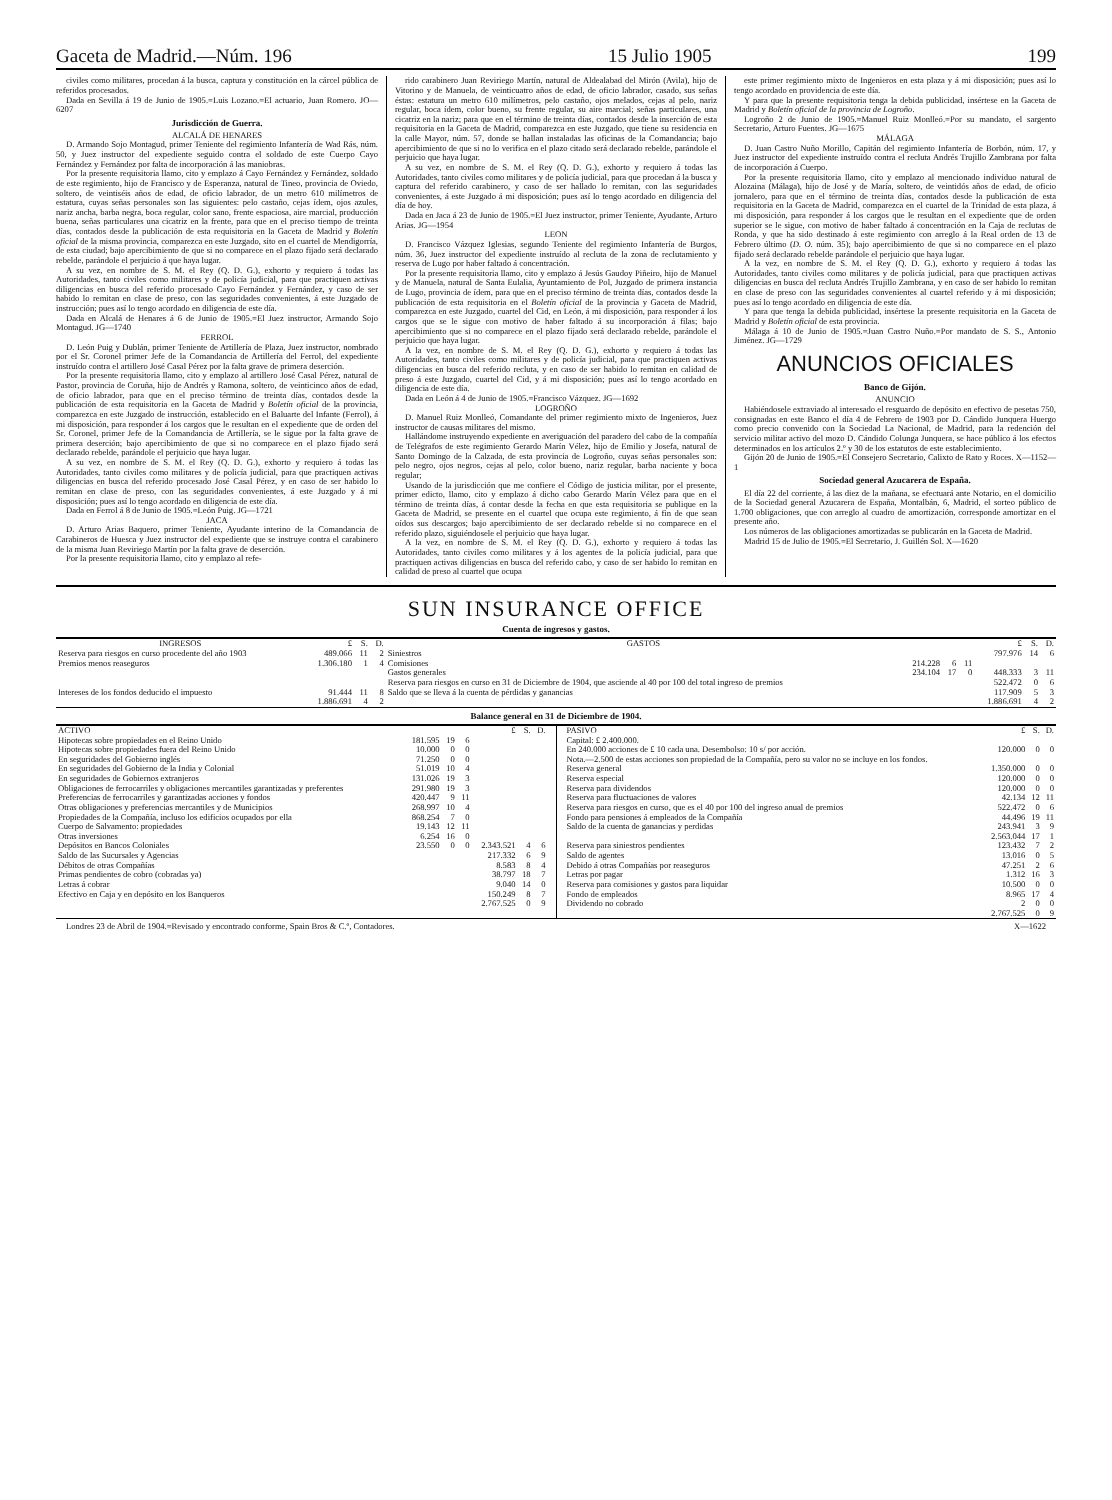Gaceta de Madrid.—Núm. 196 15 Julio 1905 199
civiles como militares, procedan á la busca, captura y constitución en la cárcel pública de referidos procesados.
Dada en Sevilla á 19 de Junio de 1905.=Luis Lozano.=El actuario, Juan Romero. JO—6207
Jurisdicción de Guerra.
ALCALÁ DE HENARES
D. Armando Sojo Montagud, primer Teniente del regimiento Infantería de Wad Rás, núm. 50, y Juez instructor del expediente seguido contra el soldado de este Cuerpo Cayo Fernández y Fernández por falta de incorporación á las maniobras.
Por la presente requisitoria llamo, cito y emplazo á Cayo Fernández y Fernández, soldado de este regimiento, hijo de Francisco y de Esperanza, natural de Tineo, provincia de Oviedo, soltero, de veintiséis años de edad, de oficio labrador, de un metro 610 milímetros de estatura, cuyas señas personales son las siguientes: pelo castaño, cejas ídem, ojos azules, nariz ancha, barba negra, boca regular, color sano, frente espaciosa, aire marcial, producción buena, señas particulares una cicatriz en la frente, para que en el preciso tiempo de treinta días, contados desde la publicación de esta requisitoria en la Gaceta de Madrid y Boletín oficial de la misma provincia, comparezca en este Juzgado, sito en el cuartel de Mendigorría, de esta ciudad; bajo apercibimiento de que si no comparece en el plazo fijado será declarado rebelde, parándole el perjuicio á que haya lugar.
A su vez, en nombre de S. M. el Rey (Q. D. G.), exhorto y requiero á todas las Autoridades, tanto civiles como militares y de policía judicial, para que practiquen activas diligencias en busca del referido procesado Cayo Fernández y Fernández, y caso de ser habido lo remitan en clase de preso, con las seguridades convenientes, á este Juzgado de instrucción; pues así lo tengo acordado en diligencia de este día.
Dada en Alcalá de Henares á 6 de Junio de 1905.=El Juez instructor, Armando Sojo Montagud. JG—1740
FERROL
D. León Puig y Dublán, primer Teniente de Artillería de Plaza, Juez instructor, nombrado por el Sr. Coronel primer Jefe de la Comandancia de Artillería del Ferrol, del expediente instruído contra el artillero José Casal Pérez por la falta grave de primera deserción.
Por la presente requisitoria llamo, cito y emplazo al artillero José Casal Pérez, natural de Pastor, provincia de Coruña, hijo de Andrés y Ramona, soltero, de veinticinco años de edad, de oficio labrador, para que en el preciso término de treinta días, contados desde la publicación de esta requisitoria en la Gaceta de Madrid y Boletín oficial de la provincia, comparezca en este Juzgado de instrucción, establecido en el Baluarte del Infante (Ferrol), á mi disposición, para responder á los cargos que le resultan en el expediente que de orden del Sr. Coronel, primer Jefe de la Comandancia de Artillería, se le sigue por la falta grave de primera deserción; bajo apercibimiento de que si no comparece en el plazo fijado será declarado rebelde, parándole el perjuicio que haya lugar.
A su vez, en nombre de S. M. el Rey (Q. D. G.), exhorto y requiero á todas las Autoridades, tanto civiles como militares y de policía judicial, para que practiquen activas diligencias en busca del referido procesado José Casal Pérez, y en caso de ser habido lo remitan en clase de preso, con las seguridades convenientes, á este Juzgado y á mi disposición; pues así lo tengo acordado en diligencia de este día.
Dada en Ferrol á 8 de Junio de 1905.=León Puig. JG—1721
JACA
D. Arturo Arias Baquero, primer Teniente, Ayudante interino de la Comandancia de Carabineros de Huesca y Juez instructor del expediente que se instruye contra el carabinero de la misma Juan Reviriego Martín por la falta grave de deserción.
Por la presente requisitoria llamo, cito y emplazo al refe-
rido carabinero Juan Reviriego Martín, natural de Aldealabad del Mirón (Avila), hijo de Vitorino y de Manuela, de veinticuatro años de edad, de oficio labrador, casado, sus señas éstas: estatura un metro 610 milímetros, pelo castaño, ojos melados, cejas al pelo, nariz regular, boca ídem, color bueno, su frente regular, su aire marcial; señas particulares, una cicatriz en la nariz; para que en el término de treinta días, contados desde la inserción de esta requisitoria en la Gaceta de Madrid, comparezca en este Juzgado, que tiene su residencia en la calle Mayor, núm. 57, donde se hallan instaladas las oficinas de la Comandancia; bajo apercibimiento de que si no lo verifica en el plazo citado será declarado rebelde, parándole el perjuicio que haya lugar.
A su vez, en nombre de S. M. el Rey (Q. D. G.), exhorto y requiero á todas las Autoridades, tanto civiles como militares y de policía judicial, para que procedan á la busca y captura del referido carabinero, y caso de ser hallado lo remitan, con las seguridades convenientes, á este Juzgado á mi disposición; pues así lo tengo acordado en diligencia del día de hoy.
Dada en Jaca á 23 de Junio de 1905.=El Juez instructor, primer Teniente, Ayudante, Arturo Arias. JG—1954
LEON
D. Francisco Vázquez Iglesias, segundo Teniente del regimiento Infantería de Burgos, núm. 36, Juez instructor del expediente instruído al recluta de la zona de reclutamiento y reserva de Lugo por haber faltado á concentración.
Por la presente requisitoria llamo, cito y emplazo á Jesús Gaudoy Piñeiro, hijo de Manuel y de Manuela, natural de Santa Eulalia, Ayuntamiento de Pol, Juzgado de primera instancia de Lugo, provincia de ídem, para que en el preciso término de treinta días, contados desde la publicación de esta requisitoria en el Boletín oficial de la provincia y Gaceta de Madrid, comparezca en este Juzgado, cuartel del Cid, en León, á mi disposición, para responder á los cargos que se le sigue con motivo de haber faltado á su incorporación á filas; bajo apercibimiento que si no comparece en el plazo fijado será declarado rebelde, parándole el perjuicio que haya lugar.
A la vez, en nombre de S. M. el Rey (Q. D. G.), exhorto y requiero á todas las Autoridades, tanto civiles como militares y de policía judicial, para que practiquen activas diligencias en busca del referido recluta, y en caso de ser habido lo remitan en calidad de preso á este Juzgado, cuartel del Cid, y á mi disposición; pues así lo tengo acordado en diligencia de este día.
Dada en León á 4 de Junio de 1905.=Francisco Vázquez. JG—1692
LOGROÑO
D. Manuel Ruiz Monlleó, Comandante del primer regimiento mixto de Ingenieros, Juez instructor de causas militares del mismo.
Hallándome instruyendo expediente en averiguación del paradero del cabo de la compañía de Telégrafos de este regimiento Gerardo Marín Vélez, hijo de Emilio y Josefa, natural de Santo Domingo de la Calzada, de esta provincia de Logroño, cuyas señas personales son: pelo negro, ojos negros, cejas al pelo, color bueno, nariz regular, barba naciente y boca regular;
Usando de la jurisdicción que me confiere el Código de justicia militar, por el presente, primer edicto, llamo, cito y emplazo á dicho cabo Gerardo Marín Vélez para que en el término de treinta días, á contar desde la fecha en que esta requisitoria se publique en la Gaceta de Madrid, se presente en el cuartel que ocupa este regimiento, á fin de que sean oídos sus descargos; bajo apercibimiento de ser declarado rebelde si no comparece en el referido plazo, siguiéndosele el perjuicio que haya lugar.
A la vez, en nombre de S. M. el Rey (Q. D. G.), exhorto y requiero á todas las Autoridades, tanto civiles como militares y á los agentes de la policía judicial, para que practiquen activas diligencias en busca del referido cabo, y caso de ser habido lo remitan en calidad de preso al cuartel que ocupa
este primer regimiento mixto de Ingenieros en esta plaza y á mi disposición; pues así lo tengo acordado en providencia de este día.
Y para que la presente requisitoria tenga la debida publicidad, insértese en la Gaceta de Madrid y Boletín oficial de la provincia de Logroño.
Logroño 2 de Junio de 1905.=Manuel Ruiz Monlleó.=Por su mandato, el sargento Secretario, Arturo Fuentes. JG—1675
MÁLAGA
D. Juan Castro Nuño Morillo, Capitán del regimiento Infantería de Borbón, núm. 17, y Juez instructor del expediente instruído contra el recluta Andrés Trujillo Zambrana por falta de incorporación á Cuerpo.
Por la presente requisitoria llamo, cito y emplazo al mencionado individuo natural de Alozaina (Málaga), hijo de José y de María, soltero, de veintidós años de edad, de oficio jornalero, para que en el término de treinta días, contados desde la publicación de esta requisitoria en la Gaceta de Madrid, comparezca en el cuartel de la Trinidad de esta plaza, á mi disposición, para responder á los cargos que le resultan en el expediente que de orden superior se le sigue, con motivo de haber faltado á concentración en la Caja de reclutas de Ronda, y que ha sido destinado á este regimiento con arreglo á la Real orden de 13 de Febrero último (D. O. núm. 35); bajo apercibimiento de que si no comparece en el plazo fijado será declarado rebelde parándole el perjuicio que haya lugar.
A la vez, en nombre de S. M. el Rey (Q. D. G.), exhorto y requiero á todas las Autoridades, tanto civiles como militares y de policía judicial, para que practiquen activas diligencias en busca del recluta Andrés Trujillo Zambrana, y en caso de ser habido lo remitan en clase de preso con las seguridades convenientes al cuartel referido y á mi disposición; pues así lo tengo acordado en diligencia de este día.
Y para que tenga la debida publicidad, insértese la presente requisitoria en la Gaceta de Madrid y Boletín oficial de esta provincia.
Málaga á 10 de Junio de 1905.=Juan Castro Nuño.=Por mandato de S. S., Antonio Jiménez. JG—1729
ANUNCIOS OFICIALES
Banco de Gijón.
ANUNCIO
Habiéndosele extraviado al interesado el resguardo de depósito en efectivo de pesetas 750, consignadas en este Banco el día 4 de Febrero de 1903 por D. Cándido Junquera Huergo como precio convenido con la Sociedad La Nacional, de Madrid, para la redención del servicio militar activo del mozo D. Cándido Colunga Junquera, se hace público á los efectos determinados en los artículos 2.º y 30 de los estatutos de este establecimiento.
Gijón 20 de Junio de 1905.=El Consejero Secretario, Calixto de Rato y Roces. X—1152—1
Sociedad general Azucarera de España.
El día 22 del corriente, á las diez de la mañana, se efectuará ante Notario, en el domicilio de la Sociedad general Azucarera de España, Montalbán, 6, Madrid, el sorteo público de 1.700 obligaciones, que con arreglo al cuadro de amortización, corresponde amortizar en el presente año.
Los números de las obligaciones amortizadas se publicarán en la Gaceta de Madrid.
Madrid 15 de Julio de 1905.=El Secretario, J. Guillén Sol. X—1620
SUN INSURANCE OFFICE
Cuenta de ingresos y gastos.
| INGRESOS | £ | S. | D. | GASTOS | | | | £ | S. | D. |
| --- | --- | --- | --- | --- | --- | --- | --- | --- | --- | --- |
| Reserva para riesgos en curso procedente del año 1903 | 489.066 | 11 | 2 | Siniestros | | | | 797.976 | 14 | 6 |
| Premios menos reaseguros | 1.306.180 | 1 | 4 | Comisiones | 214.228 | 6 | 11 | | | |
| | | | | Gastos generales | 234.104 | 17 | 0 | 448.333 | 3 | 11 |
| | | | | Reserva para riesgos en curso en 31 de Diciembre de 1904, que asciende al 40 por 100 del total ingreso de premios | | | | 522.472 | 0 | 6 |
| Intereses de los fondos deducido el impuesto | 91.444 | 11 | 8 | Saldo que se lleva á la cuenta de pérdidas y ganancias | | | | 117.909 | 5 | 3 |
| | 1.886.691 | 4 | 2 | | | | | 1.886.691 | 4 | 2 |
Balance general en 31 de Diciembre de 1904.
| ACTIVO | | | | £ | S. | D. |
| --- | --- | --- | --- | --- | --- | --- |
| Hipotecas sobre propiedades en el Reino Unido | 181.595 | 19 | 6 | | | |
| Hipotecas sobre propiedades fuera del Reino Unido | 10.000 | 0 | 0 | | | |
| En seguridades del Gobierno inglés | 71.250 | 0 | 0 | | | |
| En seguridades del Gobierno de la India y Colonial | 51.019 | 10 | 4 | | | |
| En seguridades de Gobiernos extranjeros | 131.026 | 19 | 3 | | | |
| Obligaciones de ferrocarriles y obligaciones mercantiles garantizadas y preferentes | 291.980 | 19 | 3 | | | |
| Preferencias de ferrocarriles y garantizadas acciones y fondos | 420.447 | 9 | 11 | | | |
| Otras obligaciones y preferencias mercantiles y de Municipios | 268.997 | 10 | 4 | | | |
| Propiedades de la Compañía, incluso los edificios ocupados por ella | 868.254 | 7 | 0 | | | |
| Cuerpo de Salvamento: propiedades | 19.143 | 12 | 11 | | | |
| Otras inversiones | 6.254 | 16 | 0 | | | |
| Depósitos en Bancos Coloniales | 23.550 | 0 | 0 | 2.343.521 | 4 | 6 |
| Saldo de las Sucursales y Agencias | | | | 217.332 | 6 | 9 |
| Débitos de otras Compañías | | | | 8.583 | 8 | 4 |
| Primas pendientes de cobro (cobradas ya) | | | | 38.797 | 18 | 7 |
| Letras á cobrar | | | | 9.040 | 14 | 0 |
| Efectivo en Caja y en depósito en los Banqueros | | | | 150.249 | 8 | 7 |
| | | | | 2.767.525 | 0 | 9 |
| PASIVO Capital: £ 2.400.000. | £ | S. | D. |
| --- | --- | --- | --- |
| En 240.000 acciones de £ 10 cada una. Desembolso: 10 s/ por acción. | 120.000 | 0 | 0 |
| Nota.—2.500 de estas acciones son propiedad de la Compañía, pero su valor no se incluye en los fondos. | | | |
| Reserva general | 1.350.000 | 0 | 0 |
| Reserva especial | 120.000 | 0 | 0 |
| Reserva para dividendos | 120.000 | 0 | 0 |
| Reserva para fluctuaciones de valores | 42.134 | 12 | 11 |
| Reserva para riesgos en curso, que es el 40 por 100 del ingreso anual de premios | 522.472 | 0 | 6 |
| Fondo para pensiones á empleados de la Compañía | 44.496 | 19 | 11 |
| Saldo de la cuenta de ganancias y perdidas | 243.941 | 3 | 9 |
| | 2.563.044 | 17 | 1 |
| Reserva para siniestros pendientes | 123.432 | 7 | 2 |
| Saldo de agentes | 13.016 | 0 | 5 |
| Debido á otras Compañías por reaseguros | 47.251 | 2 | 6 |
| Letras por pagar | 1.312 | 16 | 3 |
| Reserva para comisiones y gastos para liquidar | 10.500 | 0 | 0 |
| Fondo de empleados | 8.965 | 17 | 4 |
| Dividendo no cobrado | 2 | 0 | 0 |
| | 2.767.525 | 0 | 9 |
Londres 23 de Abril de 1904.=Revisado y encontrado conforme, Spain Bros & C.º, Contadores. X—1622